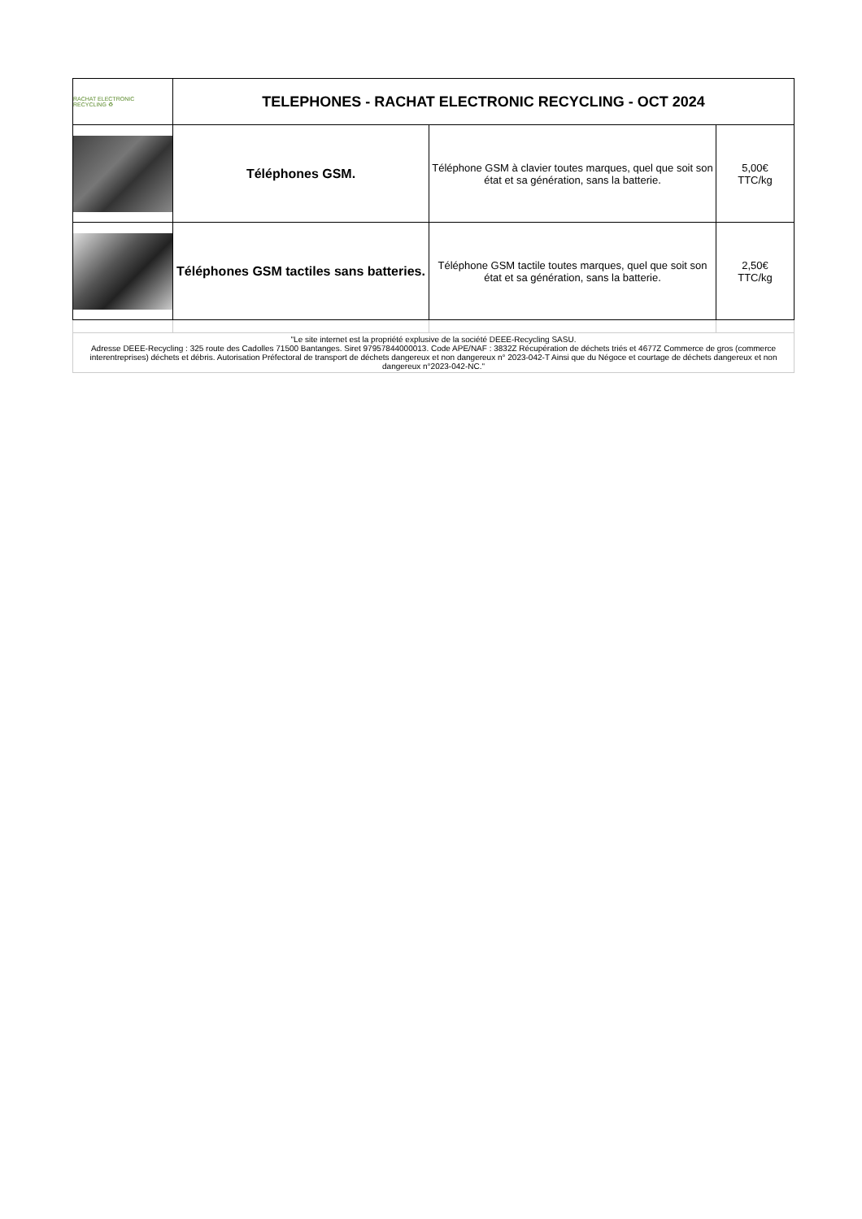| RACHAT ELECTRONIC RECYCLING ♻ | TELEPHONES - RACHAT ELECTRONIC RECYCLING - OCT 2024 | | |
| | Téléphones GSM. | Téléphone GSM à clavier toutes marques, quel que soit son état et sa génération, sans la batterie. | 5,00€ TTC/kg |
| | Téléphones GSM tactiles sans batteries. | Téléphone GSM tactile toutes marques, quel que soit son état et sa génération, sans la batterie. | 2,50€ TTC/kg |
| "Le site internet est la propriété explusive de la société DEEE-Recycling SASU. Adresse DEEE-Recycling : 325 route des Cadolles 71500 Bantanges. Siret 97957844000013. Code APE/NAF : 3832Z Récupération de déchets triés et 4677Z Commerce de gros (commerce interentreprises) déchets et débris. Autorisation Préfectoral de transport de déchets dangereux et non dangereux n° 2023-042-T Ainsi que du Négoce et courtage de déchets dangereux et non dangereux n°2023-042-NC." | | | |